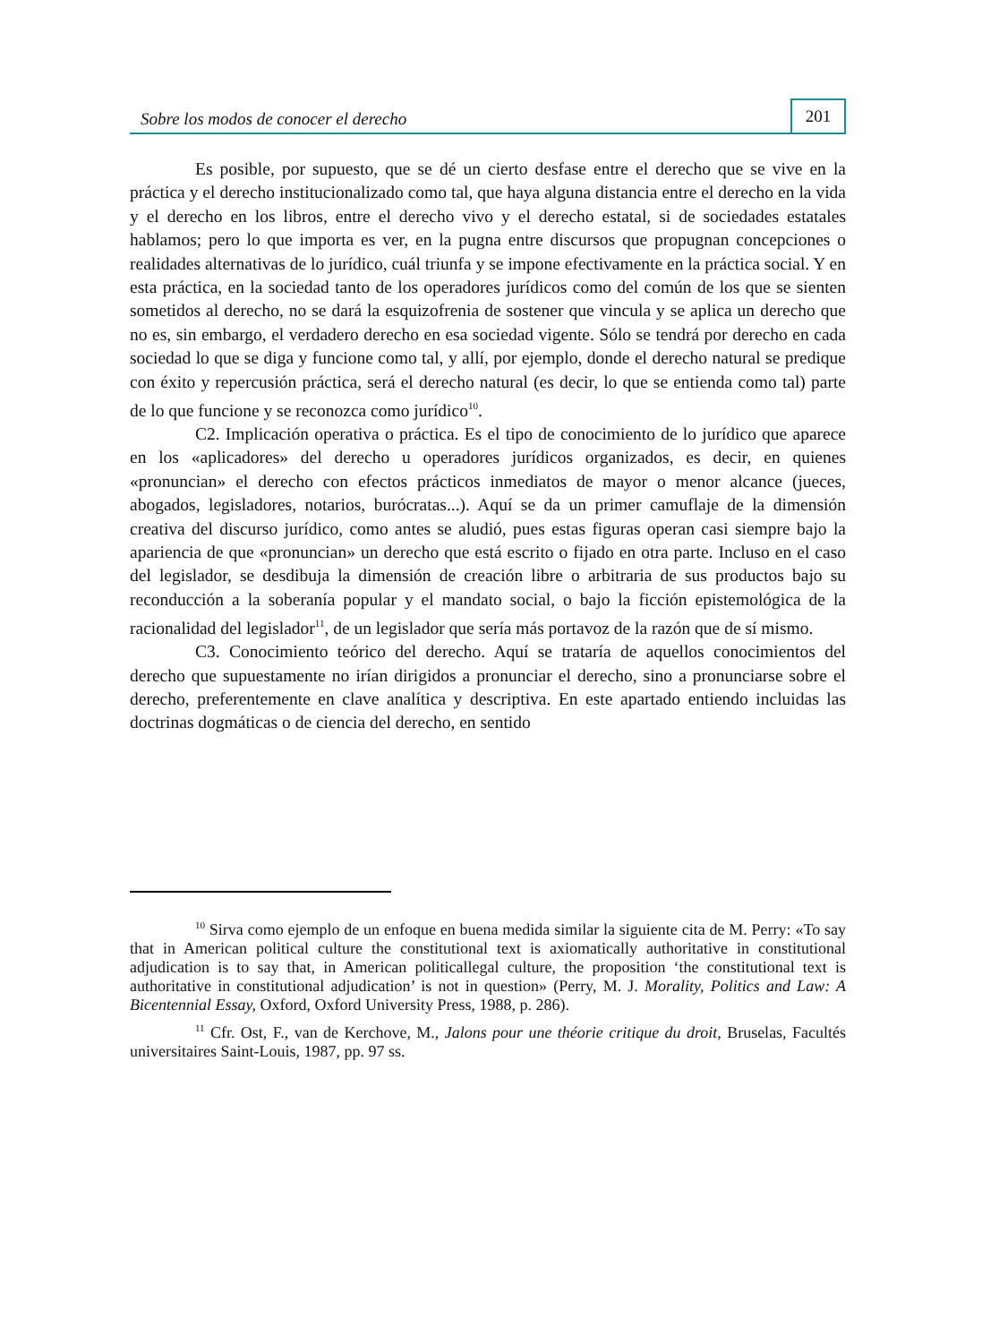Sobre los modos de conocer el derecho
201
Es posible, por supuesto, que se dé un cierto desfase entre el derecho que se vive en la práctica y el derecho institucionalizado como tal, que haya alguna distancia entre el derecho en la vida y el derecho en los libros, entre el derecho vivo y el derecho estatal, si de sociedades estatales hablamos; pero lo que importa es ver, en la pugna entre discursos que propugnan concepciones o realidades alternativas de lo jurídico, cuál triunfa y se impone efectivamente en la práctica social. Y en esta práctica, en la sociedad tanto de los operadores jurídicos como del común de los que se sienten sometidos al derecho, no se dará la esquizofrenia de sostener que vincula y se aplica un derecho que no es, sin embargo, el verdadero derecho en esa sociedad vigente. Sólo se tendrá por derecho en cada sociedad lo que se diga y funcione como tal, y allí, por ejemplo, donde el derecho natural se predique con éxito y repercusión práctica, será el derecho natural (es decir, lo que se entienda como tal) parte de lo que funcione y se reconozca como jurídico<sup>10</sup>.
C2. Implicación operativa o práctica. Es el tipo de conocimiento de lo jurídico que aparece en los «aplicadores» del derecho u operadores jurídicos organizados, es decir, en quienes «pronuncian» el derecho con efectos prácticos inmediatos de mayor o menor alcance (jueces, abogados, legisladores, notarios, burócratas...). Aquí se da un primer camuflaje de la dimensión creativa del discurso jurídico, como antes se aludió, pues estas figuras operan casi siempre bajo la apariencia de que «pronuncian» un derecho que está escrito o fijado en otra parte. Incluso en el caso del legislador, se desdibuja la dimensión de creación libre o arbitraria de sus productos bajo su reconducción a la soberanía popular y el mandato social, o bajo la ficción epistemológica de la racionalidad del legislador<sup>11</sup>, de un legislador que sería más portavoz de la razón que de sí mismo.
C3. Conocimiento teórico del derecho. Aquí se trataría de aquellos conocimientos del derecho que supuestamente no irían dirigidos a pronunciar el derecho, sino a pronunciarse sobre el derecho, preferentemente en clave analítica y descriptiva. En este apartado entiendo incluidas las doctrinas dogmáticas o de ciencia del derecho, en sentido
<sup>10</sup> Sirva como ejemplo de un enfoque en buena medida similar la siguiente cita de M. Perry: «To say that in American political culture the constitutional text is axiomatically authoritative in constitutional adjudication is to say that, in American politicallegal culture, the proposition ‘the constitutional text is authoritative in constitutional adjudication’ is not in question» (Perry, M. J. Morality, Politics and Law: A Bicentennial Essay, Oxford, Oxford University Press, 1988, p. 286).
<sup>11</sup> Cfr. Ost, F., van de Kerchove, M., Jalons pour une théorie critique du droit, Bruselas, Facultés universitaires Saint-Louis, 1987, pp. 97 ss.